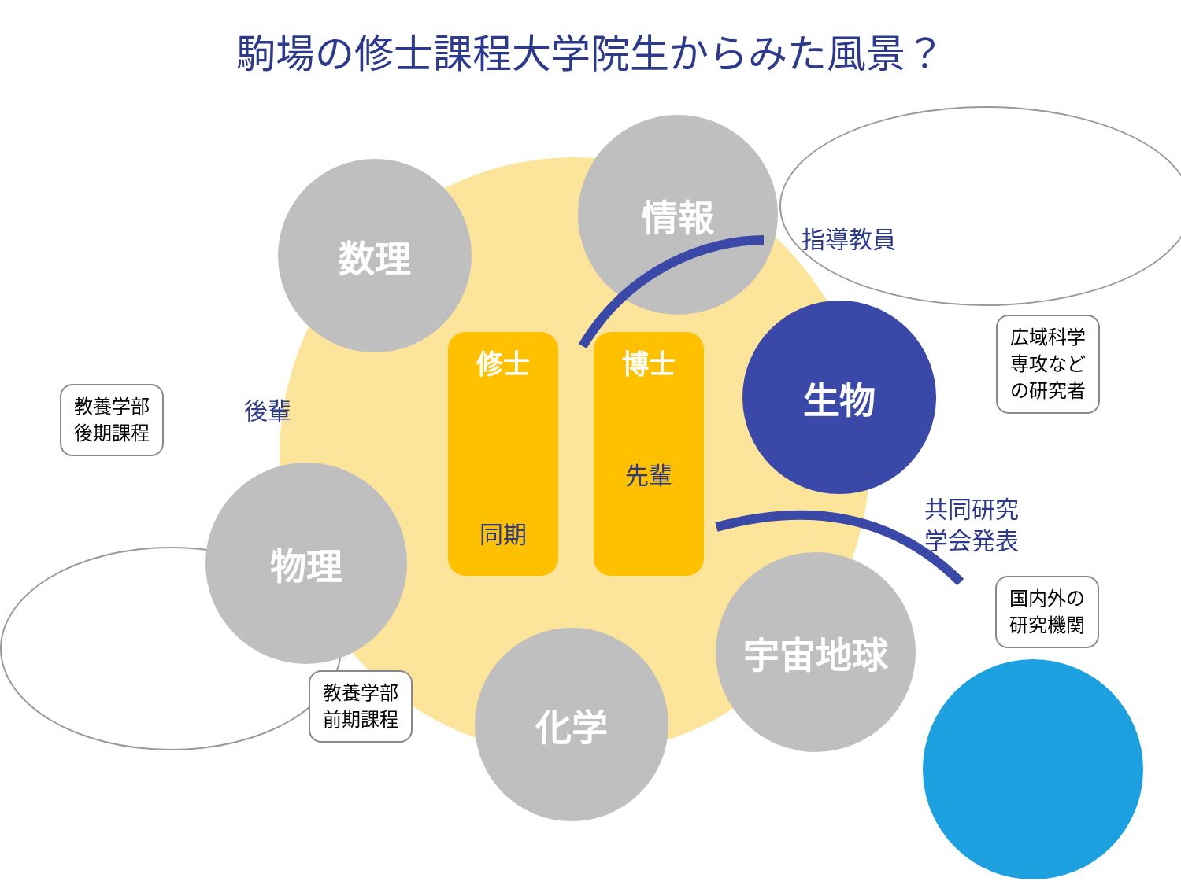駒場の修士課程大学院生からみた風景？
数理
情報
生物
物理
化学
宇宙地球
修士
同期
博士
先輩
指導教員
後輩
共同研究
学会発表
教養学部
後期課程
教養学部
前期課程
広域科学
専攻など
の研究者
国内外の
研究機関